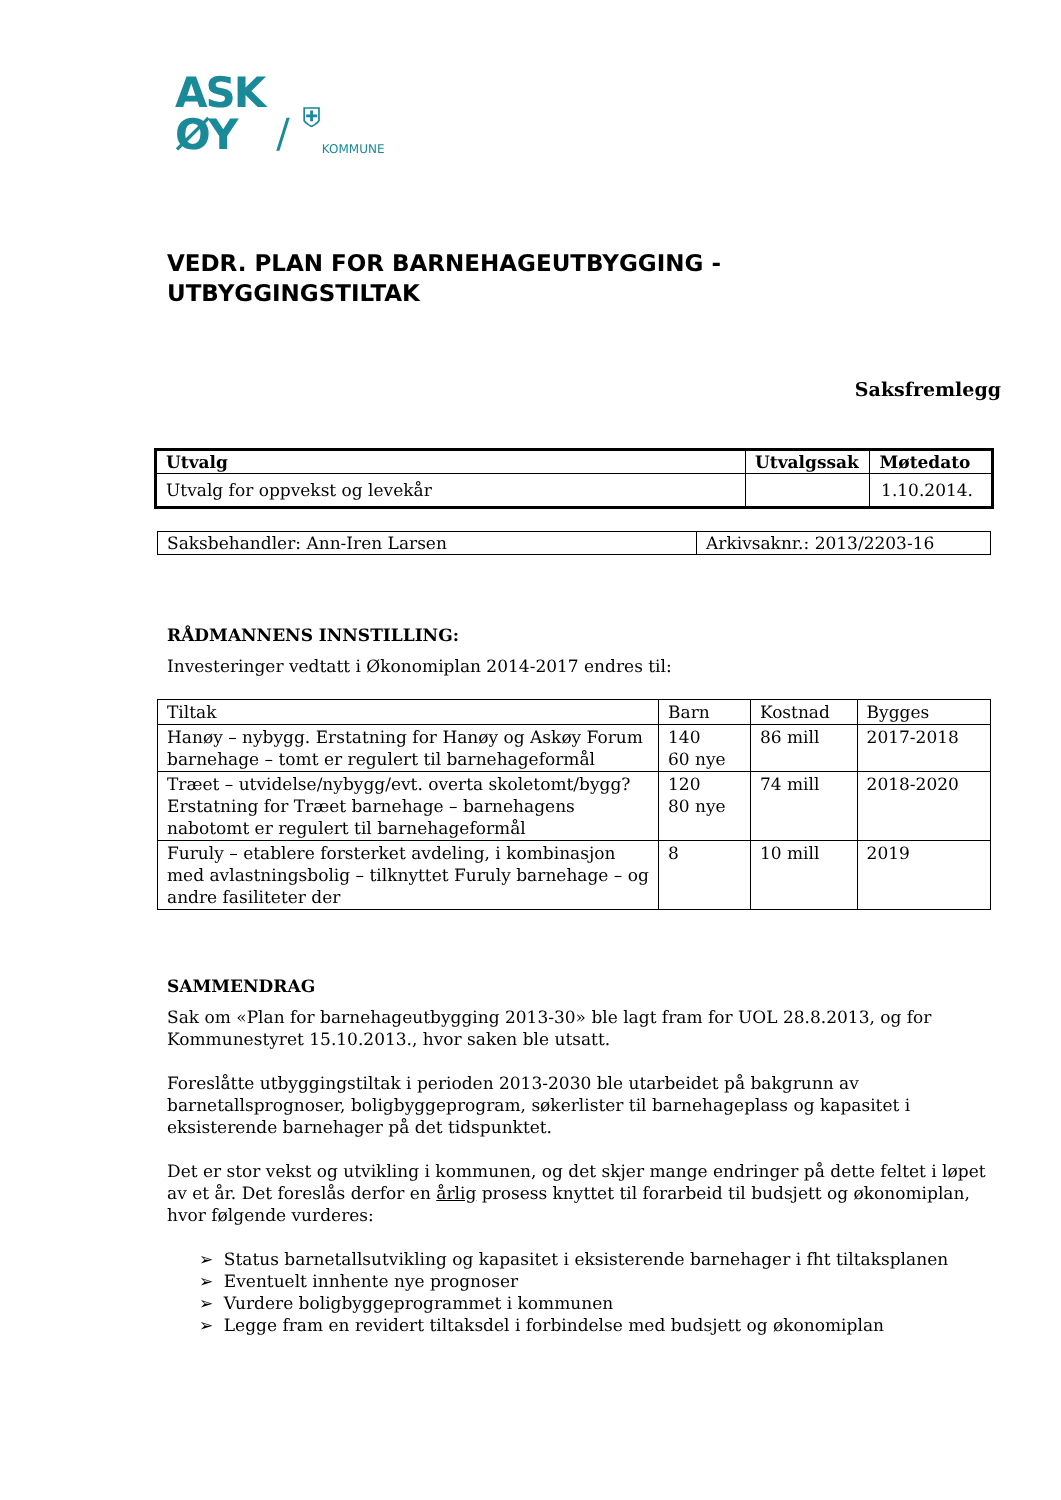ASK
ØY
/
⛨
KOMMUNE
VEDR. PLAN FOR BARNEHAGEUTBYGGING -
UTBYGGINGSTILTAK
Saksfremlegg
| Utvalg | Utvalgssak | Møtedato |
| --- | --- | --- |
| Utvalg for oppvekst og levekår | | 1.10.2014. |
| Saksbehandler: Ann-Iren Larsen | Arkivsaknr.: 2013/2203-16 |
RÅDMANNENS INNSTILLING:
Investeringer vedtatt i Økonomiplan 2014-2017 endres til:
| Tiltak | Barn | Kostnad | Bygges |
| Hanøy – nybygg. Erstatning for Hanøy og Askøy Forum barnehage – tomt er regulert til barnehageformål | 140 60 nye | 86 mill | 2017-2018 |
| Træet – utvidelse/nybygg/evt. overta skoletomt/bygg? Erstatning for Træet barnehage – barnehagens nabotomt er regulert til barnehageformål | 120 80 nye | 74 mill | 2018-2020 |
| Furuly – etablere forsterket avdeling, i kombinasjon med avlastningsbolig – tilknyttet Furuly barnehage – og andre fasiliteter der | 8 | 10 mill | 2019 |
SAMMENDRAG
Sak om «Plan for barnehageutbygging 2013-30» ble lagt fram for UOL 28.8.2013, og for Kommunestyret 15.10.2013., hvor saken ble utsatt.
Foreslåtte utbyggingstiltak i perioden 2013-2030 ble utarbeidet på bakgrunn av barnetallsprognoser, boligbyggeprogram, søkerlister til barnehageplass og kapasitet i eksisterende barnehager på det tidspunktet.
Det er stor vekst og utvikling i kommunen, og det skjer mange endringer på dette feltet i løpet av et år. Det foreslås derfor en årlig prosess knyttet til forarbeid til budsjett og økonomiplan, hvor følgende vurderes:
➢ Status barnetallsutvikling og kapasitet i eksisterende barnehager i fht tiltaksplanen
➢ Eventuelt innhente nye prognoser
➢ Vurdere boligbyggeprogrammet i kommunen
➢ Legge fram en revidert tiltaksdel i forbindelse med budsjett og økonomiplan